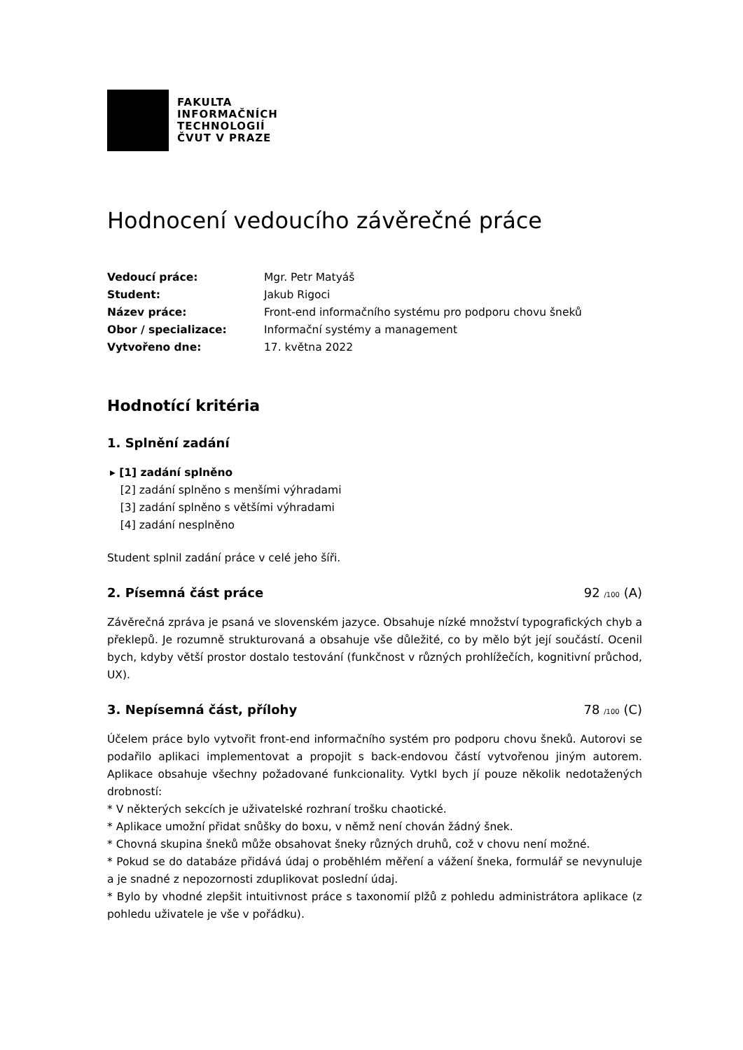FAKULTA
INFORMAČNÍCH
TECHNOLOGIÍ
ČVUT V PRAZE
Hodnocení vedoucího závěrečné práce
| Vedoucí práce: | Mgr. Petr Matyáš |
| Student: | Jakub Rigoci |
| Název práce: | Front-end informačního systému pro podporu chovu šneků |
| Obor / specializace: | Informační systémy a management |
| Vytvořeno dne: | 17. května 2022 |
Hodnotící kritéria
1. Splnění zadání
▸ [1] zadání splněno
[2] zadání splněno s menšími výhradami
[3] zadání splněno s většími výhradami
[4] zadání nesplněno
Student splnil zadání práce v celé jeho šíři.
2. Písemná část práce 92 /100 (A)
Závěrečná zpráva je psaná ve slovenském jazyce. Obsahuje nízké množství typografických chyb a překlepů. Je rozumně strukturovaná a obsahuje vše důležité, co by mělo být její součástí. Ocenil bych, kdyby větší prostor dostalo testování (funkčnost v různých prohlížečích, kognitivní průchod, UX).
3. Nepísemná část, přílohy 78 /100 (C)
Účelem práce bylo vytvořit front-end informačního systém pro podporu chovu šneků. Autorovi se podařilo aplikaci implementovat a propojit s back-endovou částí vytvořenou jiným autorem. Aplikace obsahuje všechny požadované funkcionality. Vytkl bych jí pouze několik nedotažených drobností:
* V některých sekcích je uživatelské rozhraní trošku chaotické.
* Aplikace umožní přidat snůšky do boxu, v němž není chován žádný šnek.
* Chovná skupina šneků může obsahovat šneky různých druhů, což v chovu není možné.
* Pokud se do databáze přidává údaj o proběhlém měření a vážení šneka, formulář se nevynuluje a je snadné z nepozornosti zduplikovat poslední údaj.
* Bylo by vhodné zlepšit intuitivnost práce s taxonomií plžů z pohledu administrátora aplikace (z pohledu uživatele je vše v pořádku).